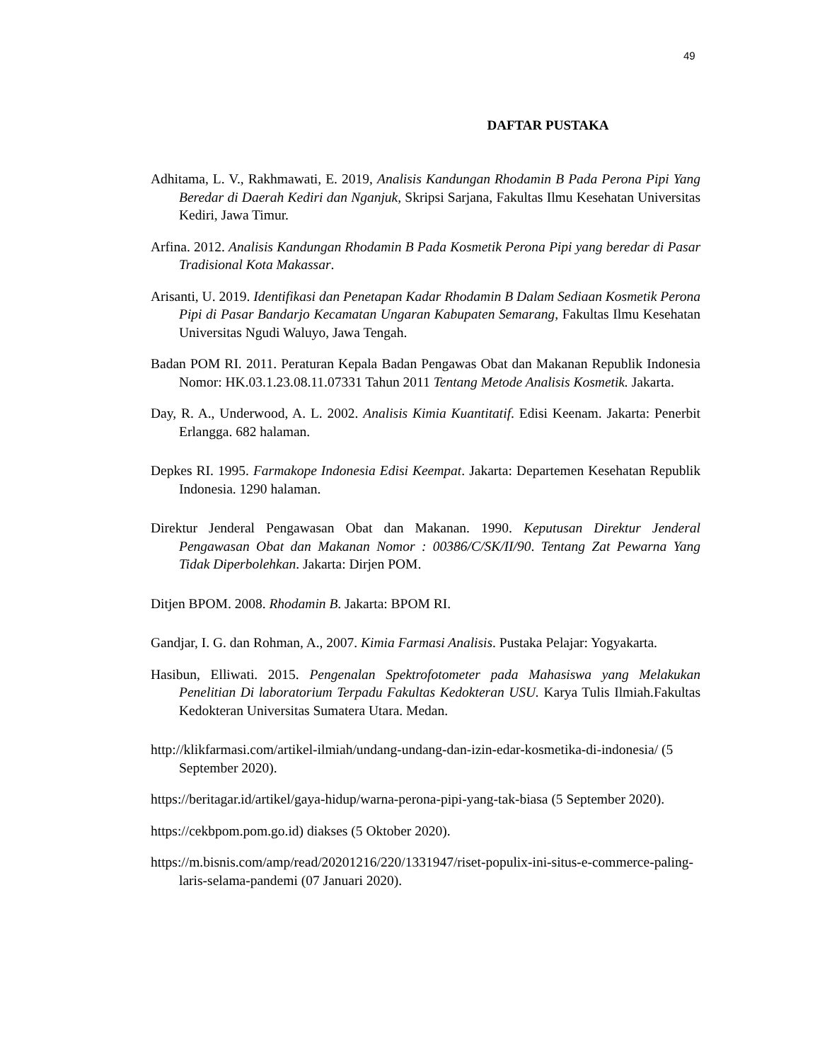49
DAFTAR PUSTAKA
Adhitama, L. V., Rakhmawati, E. 2019, Analisis Kandungan Rhodamin B Pada Perona Pipi Yang Beredar di Daerah Kediri dan Nganjuk, Skripsi Sarjana, Fakultas Ilmu Kesehatan Universitas Kediri, Jawa Timur.
Arfina. 2012. Analisis Kandungan Rhodamin B Pada Kosmetik Perona Pipi yang beredar di Pasar Tradisional Kota Makassar.
Arisanti, U. 2019. Identifikasi dan Penetapan Kadar Rhodamin B Dalam Sediaan Kosmetik Perona Pipi di Pasar Bandarjo Kecamatan Ungaran Kabupaten Semarang, Fakultas Ilmu Kesehatan Universitas Ngudi Waluyo, Jawa Tengah.
Badan POM RI. 2011. Peraturan Kepala Badan Pengawas Obat dan Makanan Republik Indonesia Nomor: HK.03.1.23.08.11.07331 Tahun 2011 Tentang Metode Analisis Kosmetik. Jakarta.
Day, R. A., Underwood, A. L. 2002. Analisis Kimia Kuantitatif. Edisi Keenam. Jakarta: Penerbit Erlangga. 682 halaman.
Depkes RI. 1995. Farmakope Indonesia Edisi Keempat. Jakarta: Departemen Kesehatan Republik Indonesia. 1290 halaman.
Direktur Jenderal Pengawasan Obat dan Makanan. 1990. Keputusan Direktur Jenderal Pengawasan Obat dan Makanan Nomor : 00386/C/SK/II/90. Tentang Zat Pewarna Yang Tidak Diperbolehkan. Jakarta: Dirjen POM.
Ditjen BPOM. 2008. Rhodamin B. Jakarta: BPOM RI.
Gandjar, I. G. dan Rohman, A., 2007. Kimia Farmasi Analisis. Pustaka Pelajar: Yogyakarta.
Hasibun, Elliwati. 2015. Pengenalan Spektrofotometer pada Mahasiswa yang Melakukan Penelitian Di laboratorium Terpadu Fakultas Kedokteran USU. Karya Tulis Ilmiah.Fakultas Kedokteran Universitas Sumatera Utara. Medan.
http://klikfarmasi.com/artikel-ilmiah/undang-undang-dan-izin-edar-kosmetika-di-indonesia/ (5 September 2020).
https://beritagar.id/artikel/gaya-hidup/warna-perona-pipi-yang-tak-biasa (5 September 2020).
https://cekbpom.pom.go.id) diakses (5 Oktober 2020).
https://m.bisnis.com/amp/read/20201216/220/1331947/riset-populix-ini-situs-e-commerce-paling-laris-selama-pandemi (07 Januari 2020).